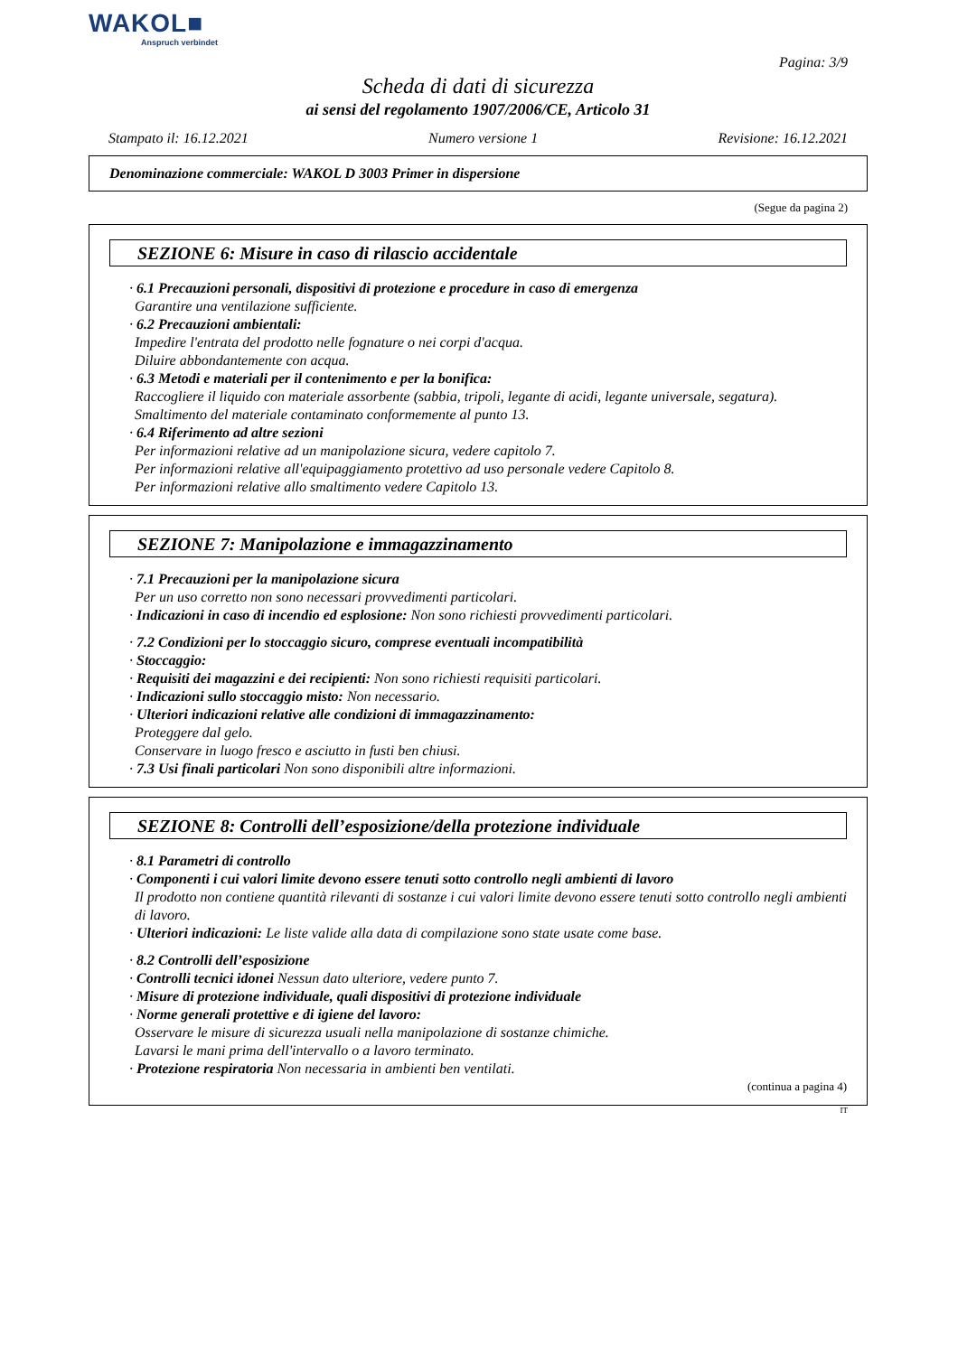WAKOL■
Anspruch verbindet
Pagina: 3/9
Scheda di dati di sicurezza
ai sensi del regolamento 1907/2006/CE, Articolo 31
Stampato il: 16.12.2021 Numero versione 1 Revisione: 16.12.2021
Denominazione commerciale: WAKOL D 3003 Primer in dispersione
(Segue da pagina 2)
SEZIONE 6: Misure in caso di rilascio accidentale
· 6.1 Precauzioni personali, dispositivi di protezione e procedure in caso di emergenza
Garantire una ventilazione sufficiente.
· 6.2 Precauzioni ambientali:
Impedire l'entrata del prodotto nelle fognature o nei corpi d'acqua.
Diluire abbondantemente con acqua.
· 6.3 Metodi e materiali per il contenimento e per la bonifica:
Raccogliere il liquido con materiale assorbente (sabbia, tripoli, legante di acidi, legante universale, segatura).
Smaltimento del materiale contaminato conformemente al punto 13.
· 6.4 Riferimento ad altre sezioni
Per informazioni relative ad un manipolazione sicura, vedere capitolo 7.
Per informazioni relative all'equipaggiamento protettivo ad uso personale vedere Capitolo 8.
Per informazioni relative allo smaltimento vedere Capitolo 13.
SEZIONE 7: Manipolazione e immagazzinamento
· 7.1 Precauzioni per la manipolazione sicura
Per un uso corretto non sono necessari provvedimenti particolari.
· Indicazioni in caso di incendio ed esplosione: Non sono richiesti provvedimenti particolari.
· 7.2 Condizioni per lo stoccaggio sicuro, comprese eventuali incompatibilità
· Stoccaggio:
· Requisiti dei magazzini e dei recipienti: Non sono richiesti requisiti particolari.
· Indicazioni sullo stoccaggio misto: Non necessario.
· Ulteriori indicazioni relative alle condizioni di immagazzinamento:
Proteggere dal gelo.
Conservare in luogo fresco e asciutto in fusti ben chiusi.
· 7.3 Usi finali particolari Non sono disponibili altre informazioni.
SEZIONE 8: Controlli dell’esposizione/della protezione individuale
· 8.1 Parametri di controllo
· Componenti i cui valori limite devono essere tenuti sotto controllo negli ambienti di lavoro
Il prodotto non contiene quantità rilevanti di sostanze i cui valori limite devono essere tenuti sotto controllo negli ambienti di lavoro.
· Ulteriori indicazioni: Le liste valide alla data di compilazione sono state usate come base.
· 8.2 Controlli dell’esposizione
· Controlli tecnici idonei Nessun dato ulteriore, vedere punto 7.
· Misure di protezione individuale, quali dispositivi di protezione individuale
· Norme generali protettive e di igiene del lavoro:
Osservare le misure di sicurezza usuali nella manipolazione di sostanze chimiche.
Lavarsi le mani prima dell'intervallo o a lavoro terminato.
· Protezione respiratoria Non necessaria in ambienti ben ventilati.
(continua a pagina 4)
IT